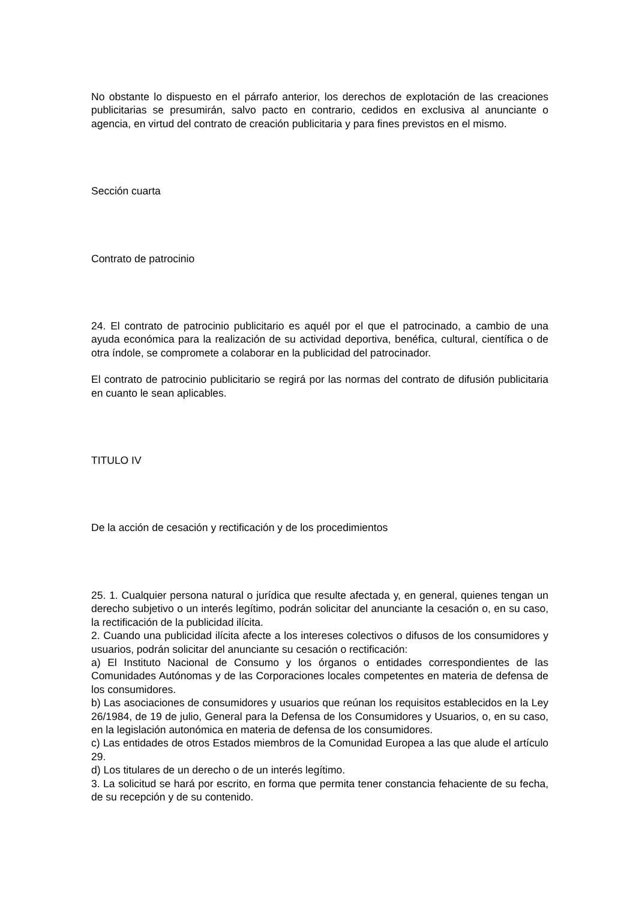No obstante lo dispuesto en el párrafo anterior, los derechos de explotación de las creaciones publicitarias se presumirán, salvo pacto en contrario, cedidos en exclusiva al anunciante o agencia, en virtud del contrato de creación publicitaria y para fines previstos en el mismo.
Sección cuarta
Contrato de patrocinio
24. El contrato de patrocinio publicitario es aquél por el que el patrocinado, a cambio de una ayuda económica para la realización de su actividad deportiva, benéfica, cultural, científica o de otra índole, se compromete a colaborar en la publicidad del patrocinador.
El contrato de patrocinio publicitario se regirá por las normas del contrato de difusión publicitaria en cuanto le sean aplicables.
TITULO IV
De la acción de cesación y rectificación y de los procedimientos
25. 1. Cualquier persona natural o jurídica que resulte afectada y, en general, quienes tengan un derecho subjetivo o un interés legítimo, podrán solicitar del anunciante la cesación o, en su caso, la rectificación de la publicidad ilícita.
2. Cuando una publicidad ilícita afecte a los intereses colectivos o difusos de los consumidores y usuarios, podrán solicitar del anunciante su cesación o rectificación:
a) El Instituto Nacional de Consumo y los órganos o entidades correspondientes de las Comunidades Autónomas y de las Corporaciones locales competentes en materia de defensa de los consumidores.
b) Las asociaciones de consumidores y usuarios que reúnan los requisitos establecidos en la Ley 26/1984, de 19 de julio, General para la Defensa de los Consumidores y Usuarios, o, en su caso, en la legislación autonómica en materia de defensa de los consumidores.
c) Las entidades de otros Estados miembros de la Comunidad Europea a las que alude el artículo 29.
d) Los titulares de un derecho o de un interés legítimo.
3. La solicitud se hará por escrito, en forma que permita tener constancia fehaciente de su fecha, de su recepción y de su contenido.